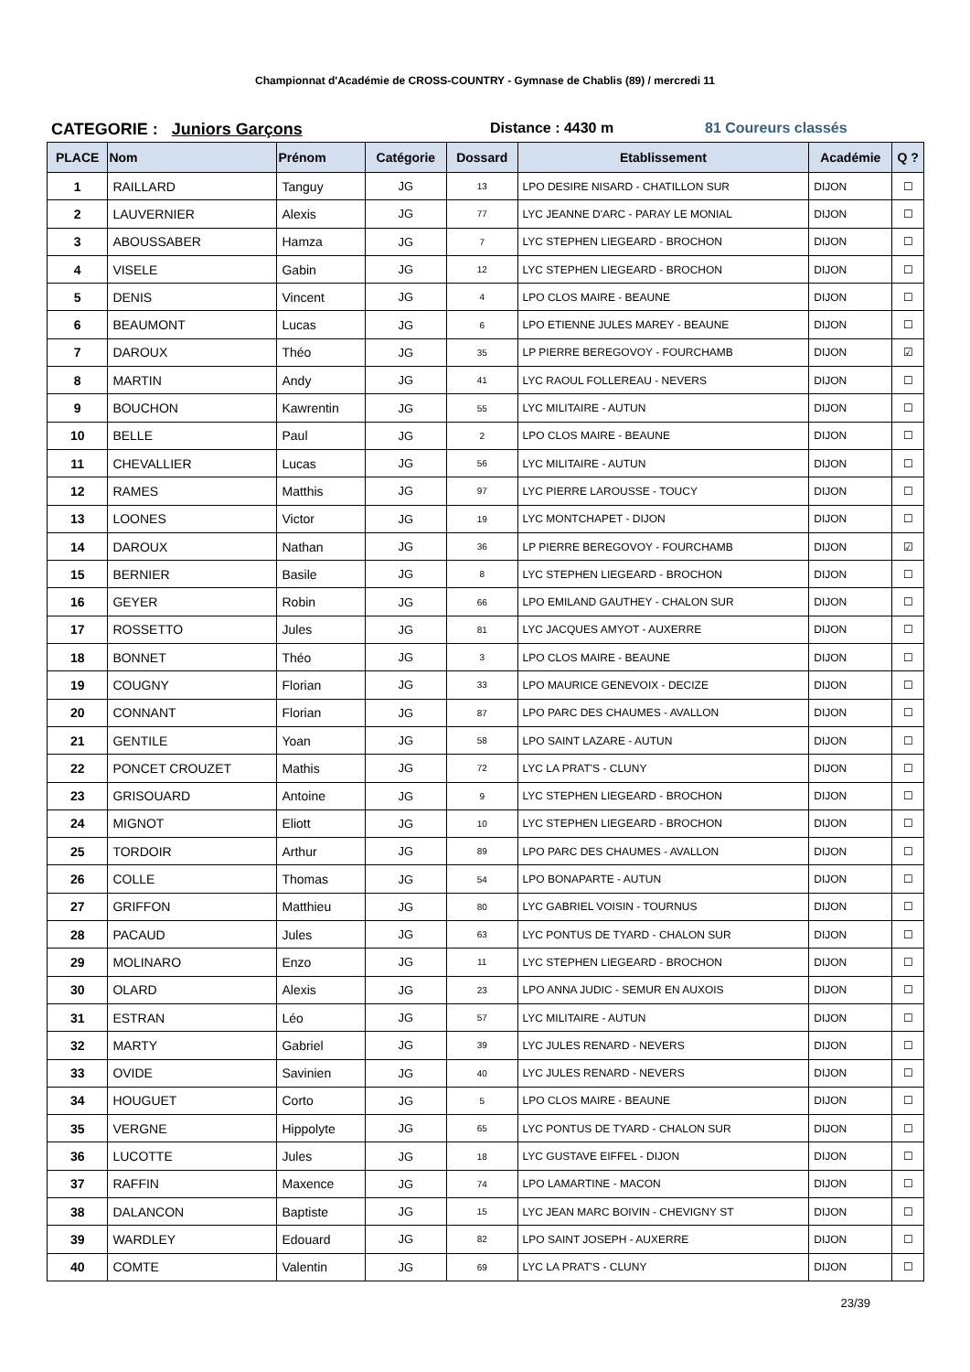Championnat d'Académie de CROSS-COUNTRY - Gymnase de Chablis (89) / mercredi 11
CATEGORIE : Juniors Garçons Distance : 4430 m 81 Coureurs classés
| PLACE | Nom | Prénom | Catégorie | Dossard | Etablissement | Académie | Q ? |
| --- | --- | --- | --- | --- | --- | --- | --- |
| 1 | RAILLARD | Tanguy | JG | 13 | LPO DESIRE NISARD - CHATILLON SUR | DIJON | ☐ |
| 2 | LAUVERNIER | Alexis | JG | 77 | LYC JEANNE D'ARC - PARAY LE MONIAL | DIJON | ☐ |
| 3 | ABOUSSABER | Hamza | JG | 7 | LYC STEPHEN LIEGEARD - BROCHON | DIJON | ☐ |
| 4 | VISELE | Gabin | JG | 12 | LYC STEPHEN LIEGEARD - BROCHON | DIJON | ☐ |
| 5 | DENIS | Vincent | JG | 4 | LPO CLOS MAIRE - BEAUNE | DIJON | ☐ |
| 6 | BEAUMONT | Lucas | JG | 6 | LPO ETIENNE JULES MAREY - BEAUNE | DIJON | ☐ |
| 7 | DAROUX | Théo | JG | 35 | LP PIERRE BEREGOVOY - FOURCHAMB | DIJON | ☑ |
| 8 | MARTIN | Andy | JG | 41 | LYC RAOUL FOLLEREAU - NEVERS | DIJON | ☐ |
| 9 | BOUCHON | Kawrentin | JG | 55 | LYC MILITAIRE - AUTUN | DIJON | ☐ |
| 10 | BELLE | Paul | JG | 2 | LPO CLOS MAIRE - BEAUNE | DIJON | ☐ |
| 11 | CHEVALLIER | Lucas | JG | 56 | LYC MILITAIRE - AUTUN | DIJON | ☐ |
| 12 | RAMES | Matthis | JG | 97 | LYC PIERRE LAROUSSE - TOUCY | DIJON | ☐ |
| 13 | LOONES | Victor | JG | 19 | LYC MONTCHAPET - DIJON | DIJON | ☐ |
| 14 | DAROUX | Nathan | JG | 36 | LP PIERRE BEREGOVOY - FOURCHAMB | DIJON | ☑ |
| 15 | BERNIER | Basile | JG | 8 | LYC STEPHEN LIEGEARD - BROCHON | DIJON | ☐ |
| 16 | GEYER | Robin | JG | 66 | LPO EMILAND GAUTHEY - CHALON SUR | DIJON | ☐ |
| 17 | ROSSETTO | Jules | JG | 81 | LYC JACQUES AMYOT - AUXERRE | DIJON | ☐ |
| 18 | BONNET | Théo | JG | 3 | LPO CLOS MAIRE - BEAUNE | DIJON | ☐ |
| 19 | COUGNY | Florian | JG | 33 | LPO MAURICE GENEVOIX - DECIZE | DIJON | ☐ |
| 20 | CONNANT | Florian | JG | 87 | LPO PARC DES CHAUMES - AVALLON | DIJON | ☐ |
| 21 | GENTILE | Yoan | JG | 58 | LPO SAINT LAZARE - AUTUN | DIJON | ☐ |
| 22 | PONCET CROUZET | Mathis | JG | 72 | LYC LA PRAT'S - CLUNY | DIJON | ☐ |
| 23 | GRISOUARD | Antoine | JG | 9 | LYC STEPHEN LIEGEARD - BROCHON | DIJON | ☐ |
| 24 | MIGNOT | Eliott | JG | 10 | LYC STEPHEN LIEGEARD - BROCHON | DIJON | ☐ |
| 25 | TORDOIR | Arthur | JG | 89 | LPO PARC DES CHAUMES - AVALLON | DIJON | ☐ |
| 26 | COLLE | Thomas | JG | 54 | LPO BONAPARTE - AUTUN | DIJON | ☐ |
| 27 | GRIFFON | Matthieu | JG | 80 | LYC GABRIEL VOISIN - TOURNUS | DIJON | ☐ |
| 28 | PACAUD | Jules | JG | 63 | LYC PONTUS DE TYARD - CHALON SUR | DIJON | ☐ |
| 29 | MOLINARO | Enzo | JG | 11 | LYC STEPHEN LIEGEARD - BROCHON | DIJON | ☐ |
| 30 | OLARD | Alexis | JG | 23 | LPO ANNA JUDIC - SEMUR EN AUXOIS | DIJON | ☐ |
| 31 | ESTRAN | Léo | JG | 57 | LYC MILITAIRE - AUTUN | DIJON | ☐ |
| 32 | MARTY | Gabriel | JG | 39 | LYC JULES RENARD - NEVERS | DIJON | ☐ |
| 33 | OVIDE | Savinien | JG | 40 | LYC JULES RENARD - NEVERS | DIJON | ☐ |
| 34 | HOUGUET | Corto | JG | 5 | LPO CLOS MAIRE - BEAUNE | DIJON | ☐ |
| 35 | VERGNE | Hippolyte | JG | 65 | LYC PONTUS DE TYARD - CHALON SUR | DIJON | ☐ |
| 36 | LUCOTTE | Jules | JG | 18 | LYC GUSTAVE EIFFEL - DIJON | DIJON | ☐ |
| 37 | RAFFIN | Maxence | JG | 74 | LPO LAMARTINE - MACON | DIJON | ☐ |
| 38 | DALANCON | Baptiste | JG | 15 | LYC JEAN MARC BOIVIN - CHEVIGNY ST | DIJON | ☐ |
| 39 | WARDLEY | Edouard | JG | 82 | LPO SAINT JOSEPH - AUXERRE | DIJON | ☐ |
| 40 | COMTE | Valentin | JG | 69 | LYC LA PRAT'S - CLUNY | DIJON | ☐ |
23/39